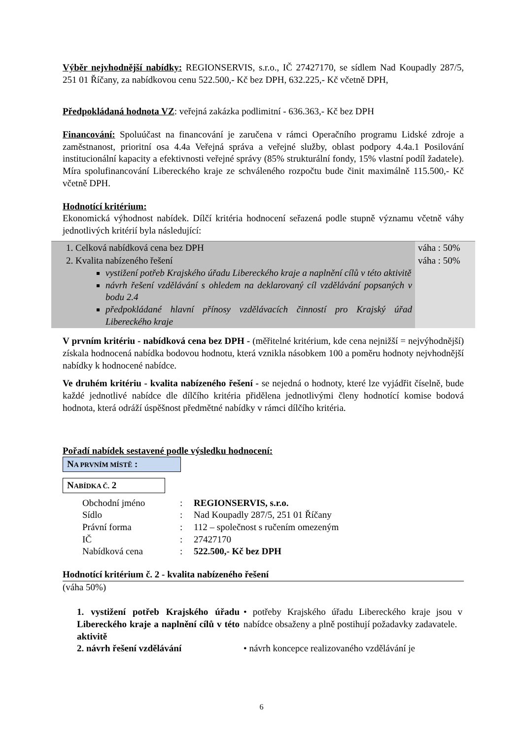Výběr nejvhodnější nabídky: REGIONSERVIS, s.r.o., IČ 27427170, se sídlem Nad Koupadly 287/5, 251 01 Říčany, za nabídkovou cenu 522.500,- Kč bez DPH, 632.225,- Kč včetně DPH,
Předpokládaná hodnota VZ: veřejná zakázka podlimitní - 636.363,- Kč bez DPH
Financování: Spoluúčast na financování je zaručena v rámci Operačního programu Lidské zdroje a zaměstnanost, prioritní osa 4.4a Veřejná správa a veřejné služby, oblast podpory 4.4a.1 Posilování institucionální kapacity a efektivnosti veřejné správy (85% strukturální fondy, 15% vlastní podíl žadatele). Míra spolufinancování Libereckého kraje ze schváleného rozpočtu bude činit maximálně 115.500,- Kč včetně DPH.
Hodnotící kritérium:
Ekonomická výhodnost nabídek. Dílčí kritéria hodnocení seřazená podle stupně významu včetně váhy jednotlivých kritérií byla následující:
| 1. Celková nabídková cena bez DPH | váha : 50% |
| 2. Kvalita nabízeného řešení vystižení potřeb Krajského úřadu Libereckého kraje a naplnění cílů v této aktivitě návrh řešení vzdělávání s ohledem na deklarovaný cíl vzdělávání popsaných v bodu 2.4 předpokládané hlavní přínosy vzdělávacích činností pro Krajský úřad Libereckého kraje | váha : 50% |
V prvním kritériu - nabídková cena bez DPH - (měřitelné kritérium, kde cena nejnižší = nejvýhodnější) získala hodnocená nabídka bodovou hodnotu, která vznikla násobkem 100 a poměru hodnoty nejvhodnější nabídky k hodnocené nabídce.
Ve druhém kritériu - kvalita nabízeného řešení - se nejedná o hodnoty, které lze vyjádřit číselně, bude každé jednotlivé nabídce dle dílčího kritéria přidělena jednotlivými členy hodnotící komise bodová hodnota, která odráží úspěšnost předmětné nabídky v rámci dílčího kritéria.
Pořadí nabídek sestavené podle výsledku hodnocení:
NA PRVNÍM MÍSTĚ :
NABÍDKA Č. 2
| Obchodní jméno | : | REGIONSERVIS, s.r.o. |
| Sídlo | : | Nad Koupadly 287/5, 251 01 Říčany |
| Právní forma | : | 112 – společnost s ručením omezeným |
| IČ | : | 27427170 |
| Nabídková cena | : | 522.500,- Kč bez DPH |
Hodnotící kritérium č. 2 - kvalita nabízeného řešení
(váha 50%)
| 1. vystižení potřeb Krajského úřadu Libereckého kraje a naplnění cílů v této aktivitě | • potřeby Krajského úřadu Libereckého kraje jsou v nabídce obsaženy a plně postihují požadavky zadavatele. |
| 2. návrh řešení vzdělávání | • návrh koncepce realizovaného vzdělávání je |
6